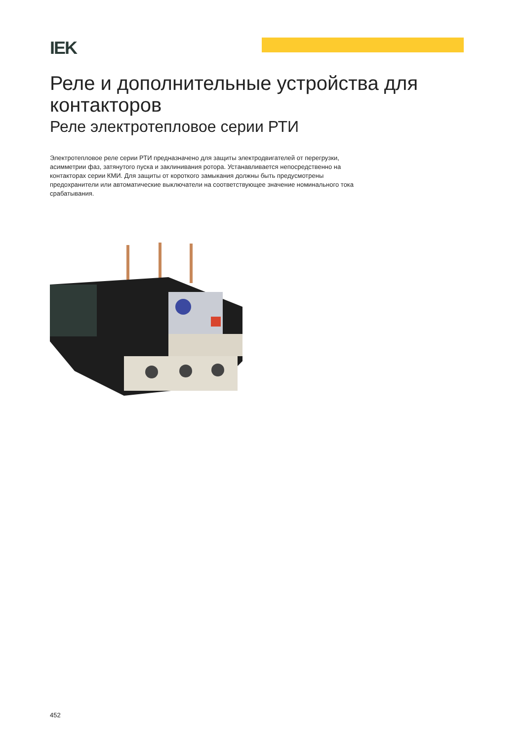IEK
Реле и дополнительные устройства для контакторов
Реле электротепловое серии РТИ
Электротепловое реле серии РТИ предназначено для защиты электродвигателей от перегрузки, асимметрии фаз, затянутого пуска и заклинивания ротора. Устанавливается непосредственно на контакторах серии КМИ. Для защиты от короткого замыкания должны быть предусмотрены предохранители или автоматические выключатели на соответствующее значение номинального тока срабатывания.
452